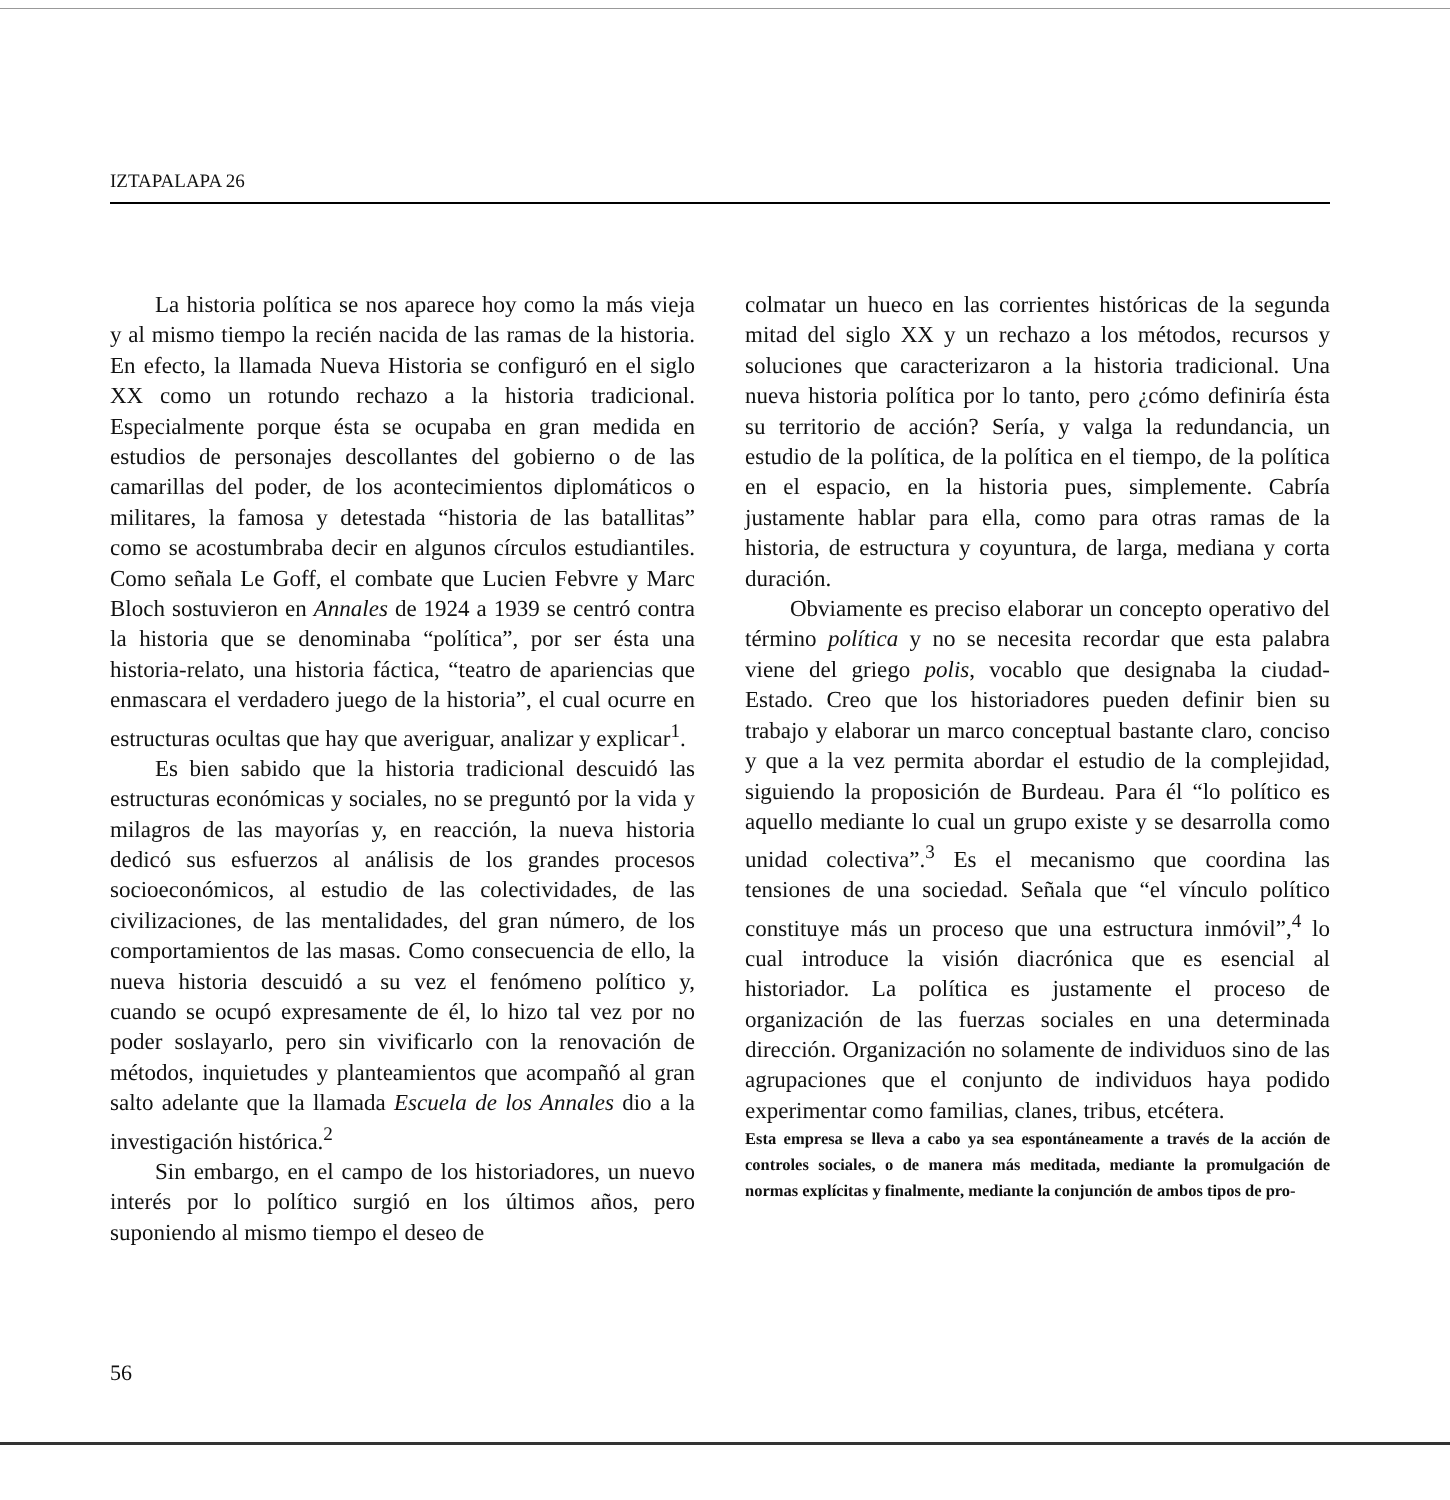IZTAPALAPA 26
La historia política se nos aparece hoy como la más vieja y al mismo tiempo la recién nacida de las ramas de la historia. En efecto, la llamada Nueva Historia se configuró en el siglo XX como un rotundo rechazo a la historia tradicional. Especialmente porque ésta se ocupaba en gran medida en estudios de personajes descollantes del gobierno o de las camarillas del poder, de los acontecimientos diplomáticos o militares, la famosa y detestada “historia de las batallitas” como se acostumbraba decir en algunos círculos estudiantiles. Como señala Le Goff, el combate que Lucien Febvre y Marc Bloch sostuvieron en Annales de 1924 a 1939 se centró contra la historia que se denominaba “política”, por ser ésta una historia-relato, una historia fáctica, “teatro de apariencias que enmascara el verdadero juego de la historia”, el cual ocurre en estructuras ocultas que hay que averiguar, analizar y explicar<sup>1</sup>.
Es bien sabido que la historia tradicional descuidó las estructuras económicas y sociales, no se preguntó por la vida y milagros de las mayorías y, en reacción, la nueva historia dedicó sus esfuerzos al análisis de los grandes procesos socioeconómicos, al estudio de las colectividades, de las civilizaciones, de las mentalidades, del gran número, de los comportamientos de las masas. Como consecuencia de ello, la nueva historia descuidó a su vez el fenómeno político y, cuando se ocupó expresamente de él, lo hizo tal vez por no poder soslayarlo, pero sin vivificarlo con la renovación de métodos, inquietudes y planteamientos que acompañó al gran salto adelante que la llamada Escuela de los Annales dio a la investigación histórica.<sup>2</sup>
Sin embargo, en el campo de los historiadores, un nuevo interés por lo político surgió en los últimos años, pero suponiendo al mismo tiempo el deseo de
colmatar un hueco en las corrientes históricas de la segunda mitad del siglo XX y un rechazo a los métodos, recursos y soluciones que caracterizaron a la historia tradicional. Una nueva historia política por lo tanto, pero ¿cómo definiría ésta su territorio de acción? Sería, y valga la redundancia, un estudio de la política, de la política en el tiempo, de la política en el espacio, en la historia pues, simplemente. Cabría justamente hablar para ella, como para otras ramas de la historia, de estructura y coyuntura, de larga, mediana y corta duración.
Obviamente es preciso elaborar un concepto operativo del término política y no se necesita recordar que esta palabra viene del griego polis, vocablo que designaba la ciudad-Estado. Creo que los historiadores pueden definir bien su trabajo y elaborar un marco conceptual bastante claro, conciso y que a la vez permita abordar el estudio de la complejidad, siguiendo la proposición de Burdeau. Para él “lo político es aquello mediante lo cual un grupo existe y se desarrolla como unidad colectiva”.<sup>3</sup> Es el mecanismo que coordina las tensiones de una sociedad. Señala que “el vínculo político constituye más un proceso que una estructura inmóvil”,<sup>4</sup> lo cual introduce la visión diacrónica que es esencial al historiador. La política es justamente el proceso de organización de las fuerzas sociales en una determinada dirección. Organización no solamente de individuos sino de las agrupaciones que el conjunto de individuos haya podido experimentar como familias, clanes, tribus, etcétera.
Esta empresa se lleva a cabo ya sea espontáneamente a través de la acción de controles sociales, o de manera más meditada, mediante la promulgación de normas explícitas y finalmente, mediante la conjunción de ambos tipos de pro-
56